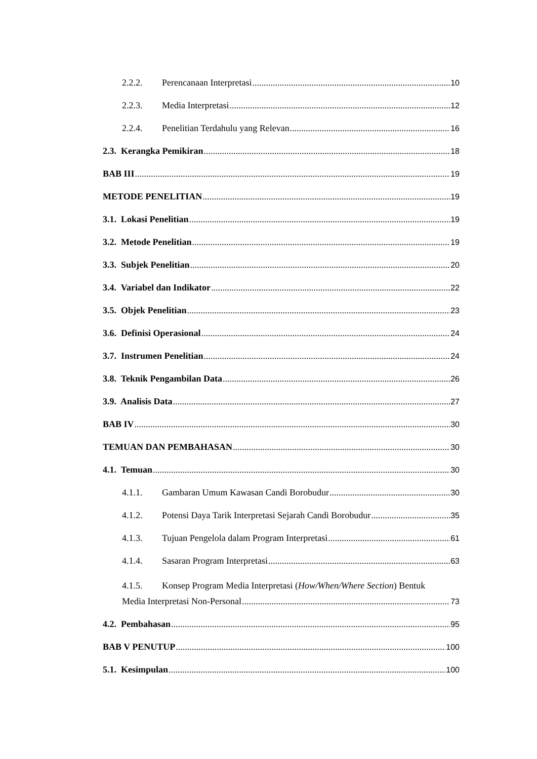2.2.2. Perencanaan Interpretasi 10
2.2.3. Media Interpretasi 12
2.2.4. Penelitian Terdahulu yang Relevan 16
2.3. Kerangka Pemikiran 18
BAB III 19
METODE PENELITIAN 19
3.1. Lokasi Penelitian 19
3.2. Metode Penelitian 19
3.3. Subjek Penelitian 20
3.4. Variabel dan Indikator 22
3.5. Objek Penelitian 23
3.6. Definisi Operasional 24
3.7. Instrumen Penelitian 24
3.8. Teknik Pengambilan Data 26
3.9. Analisis Data 27
BAB IV 30
TEMUAN DAN PEMBAHASAN 30
4.1. Temuan 30
4.1.1. Gambaran Umum Kawasan Candi Borobudur 30
4.1.2. Potensi Daya Tarik Interpretasi Sejarah Candi Borobudur 35
4.1.3. Tujuan Pengelola dalam Program Interpretasi 61
4.1.4. Sasaran Program Interpretasi 63
4.1.5. Konsep Program Media Interpretasi (How/When/Where Section) Bentuk
Media Interpretasi Non-Personal 73
4.2. Pembahasan 95
BAB V PENUTUP 100
5.1. Kesimpulan 100